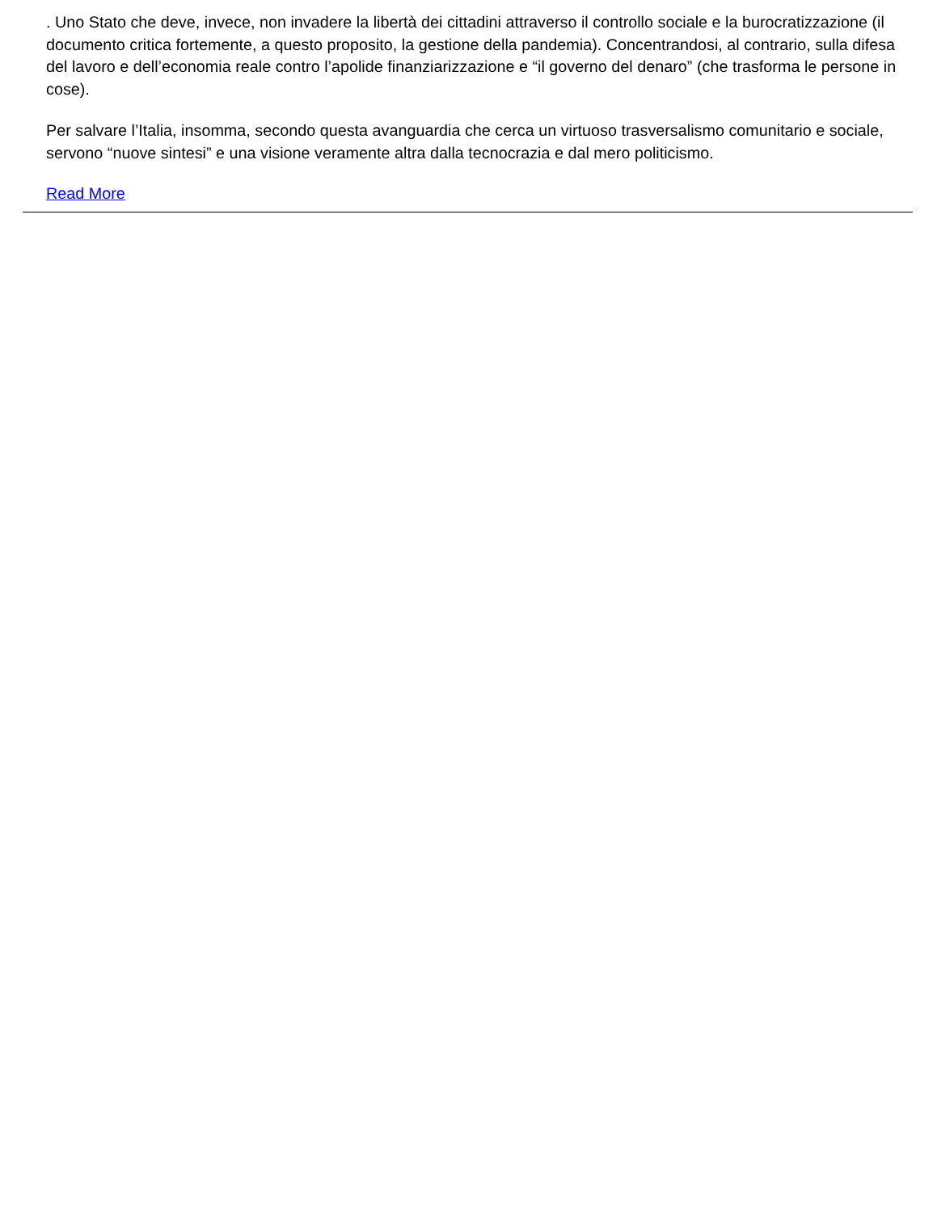. Uno Stato che deve, invece, non invadere la libertà dei cittadini attraverso il controllo sociale e la burocratizzazione (il documento critica fortemente, a questo proposito, la gestione della pandemia). Concentrandosi, al contrario, sulla difesa del lavoro e dell’economia reale contro l’apolide finanziarizzazione e “il governo del denaro” (che trasforma le persone in cose).
Per salvare l’Italia, insomma, secondo questa avanguardia che cerca un virtuoso trasversalismo comunitario e sociale, servono “nuove sintesi” e una visione veramente altra dalla tecnocrazia e dal mero politicismo.
Read More